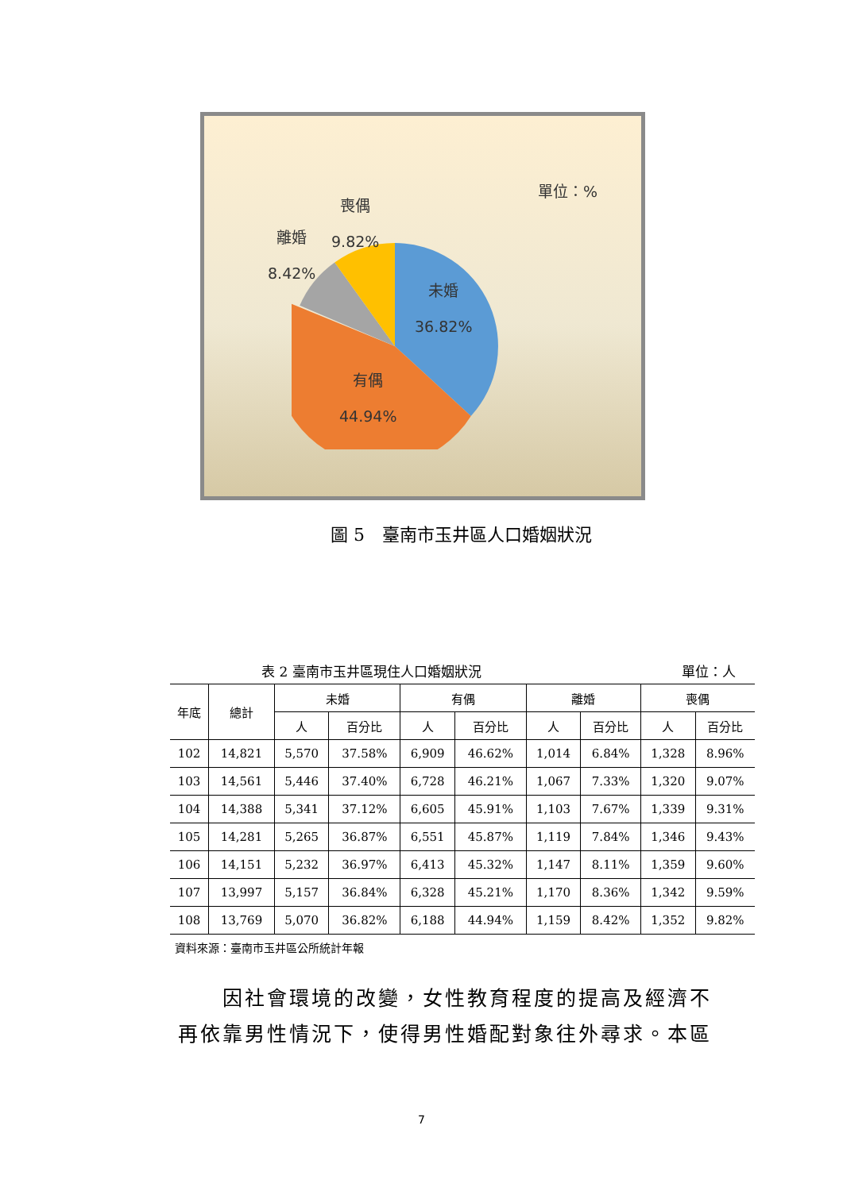單位：%
喪偶
9.82%
離婚
8.42%
未婚
36.82%
有偶
44.94%
圖 5　臺南市玉井區人口婚姻狀況
表 2 臺南市玉井區現住人口婚姻狀況 單位：人
| 年底 | 總計 | 未婚 | | 有偶 | | 離婚 | | 喪偶 | |
| --- | --- | --- | --- | --- | --- | --- | --- | --- | --- |
| | | 人 | 百分比 | 人 | 百分比 | 人 | 百分比 | 人 | 百分比 |
| 102 | 14,821 | 5,570 | 37.58% | 6,909 | 46.62% | 1,014 | 6.84% | 1,328 | 8.96% |
| 103 | 14,561 | 5,446 | 37.40% | 6,728 | 46.21% | 1,067 | 7.33% | 1,320 | 9.07% |
| 104 | 14,388 | 5,341 | 37.12% | 6,605 | 45.91% | 1,103 | 7.67% | 1,339 | 9.31% |
| 105 | 14,281 | 5,265 | 36.87% | 6,551 | 45.87% | 1,119 | 7.84% | 1,346 | 9.43% |
| 106 | 14,151 | 5,232 | 36.97% | 6,413 | 45.32% | 1,147 | 8.11% | 1,359 | 9.60% |
| 107 | 13,997 | 5,157 | 36.84% | 6,328 | 45.21% | 1,170 | 8.36% | 1,342 | 9.59% |
| 108 | 13,769 | 5,070 | 36.82% | 6,188 | 44.94% | 1,159 | 8.42% | 1,352 | 9.82% |
資料來源：臺南市玉井區公所統計年報
　　因社會環境的改變，女性教育程度的提高及經濟不再依靠男性情況下，使得男性婚配對象往外尋求。本區
7